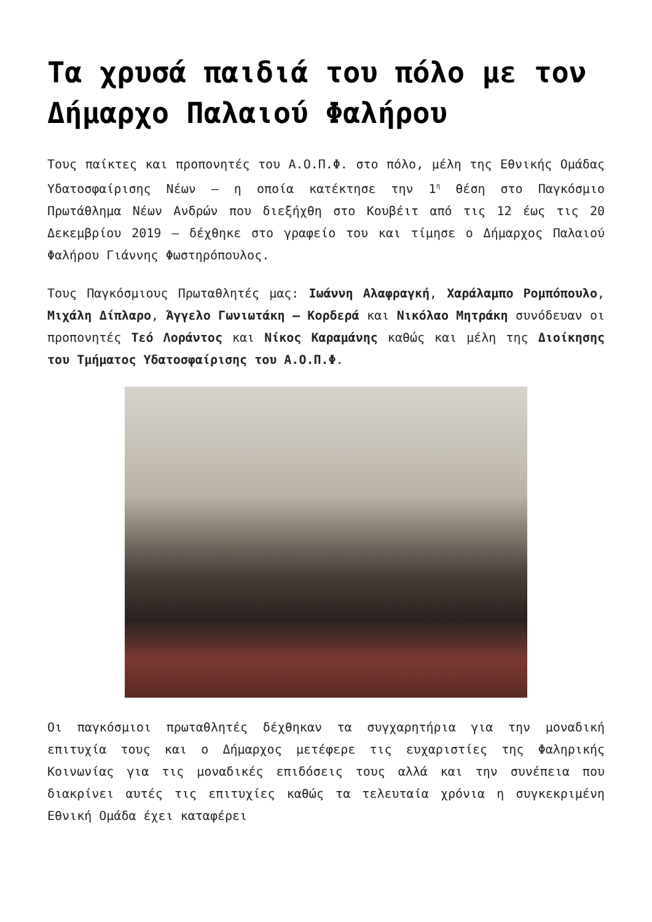Τα χρυσά παιδιά του πόλο με τον Δήμαρχο Παλαιού Φαλήρου
Τους παίκτες και προπονητές του Α.Ο.Π.Φ. στο πόλο, μέλη της Εθνικής Ομάδας Υδατοσφαίρισης Νέων – η οποία κατέκτησε την 1<sup>η</sup> θέση στο Παγκόσμιο Πρωτάθλημα Νέων Ανδρών που διεξήχθη στο Κουβέιτ από τις 12 έως τις 20 Δεκεμβρίου 2019 – δέχθηκε στο γραφείο του και τίμησε ο Δήμαρχος Παλαιού Φαλήρου Γιάννης Φωστηρόπουλος.
Τους Παγκόσμιους Πρωταθλητές μας: Ιωάννη Αλαφραγκή, Χαράλαμπο Ρομπόπουλο, Μιχάλη Δίπλαρο, Άγγελο Γωνιωτάκη – Κορδερά και Νικόλαο Μητράκη συνόδευαν οι προπονητές Τεό Λοράντος και Νίκος Καραμάνης καθώς και μέλη της Διοίκησης του Τμήματος Υδατοσφαίρισης του Α.Ο.Π.Φ.
Οι παγκόσμιοι πρωταθλητές δέχθηκαν τα συγχαρητήρια για την μοναδική επιτυχία τους και ο Δήμαρχος μετέφερε τις ευχαριστίες της Φαληρικής Κοινωνίας για τις μοναδικές επιδόσεις τους αλλά και την συνέπεια που διακρίνει αυτές τις επιτυχίες καθώς τα τελευταία χρόνια η συγκεκριμένη Εθνική Ομάδα έχει καταφέρει